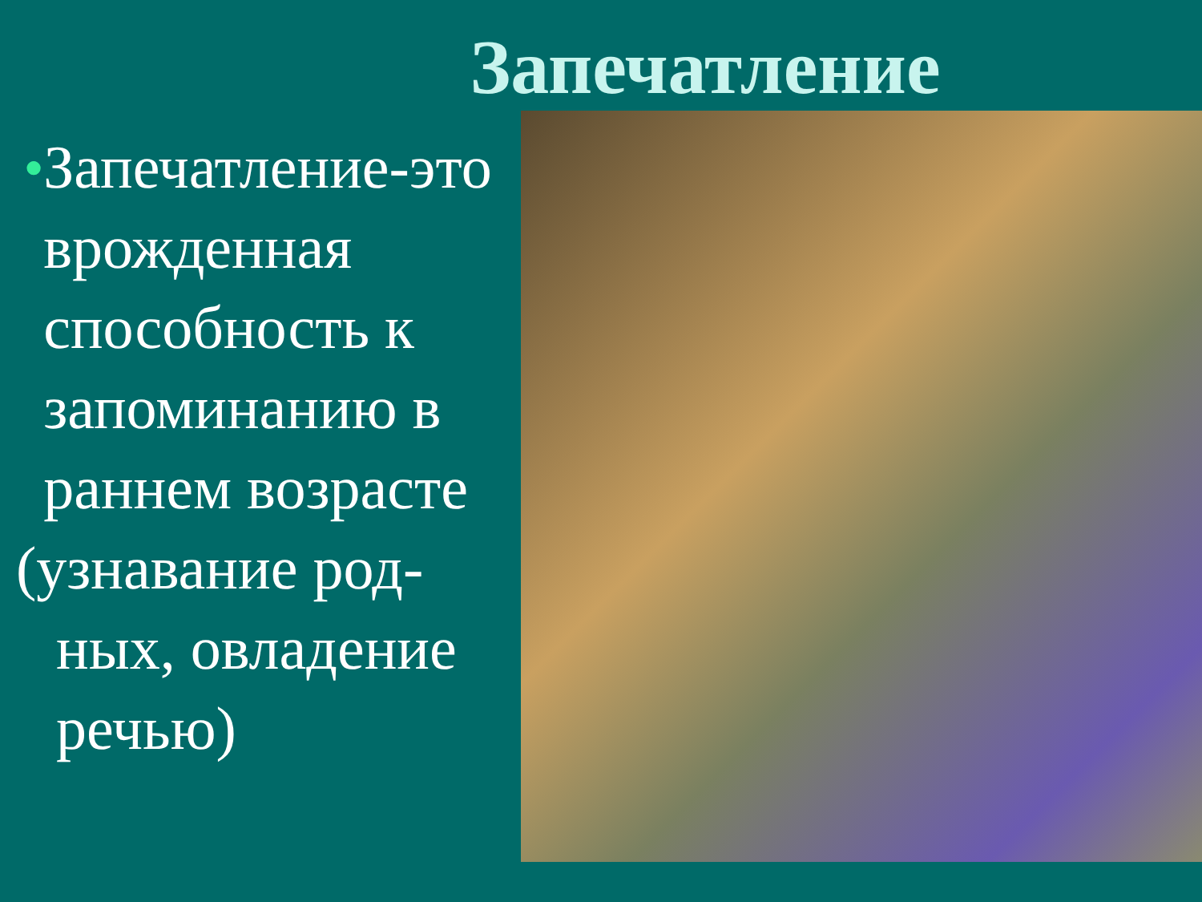Запечатление
● Запечатление-это врожденная способность к запоминанию в раннем возрасте
(узнавание род-
ных, овладение речью)